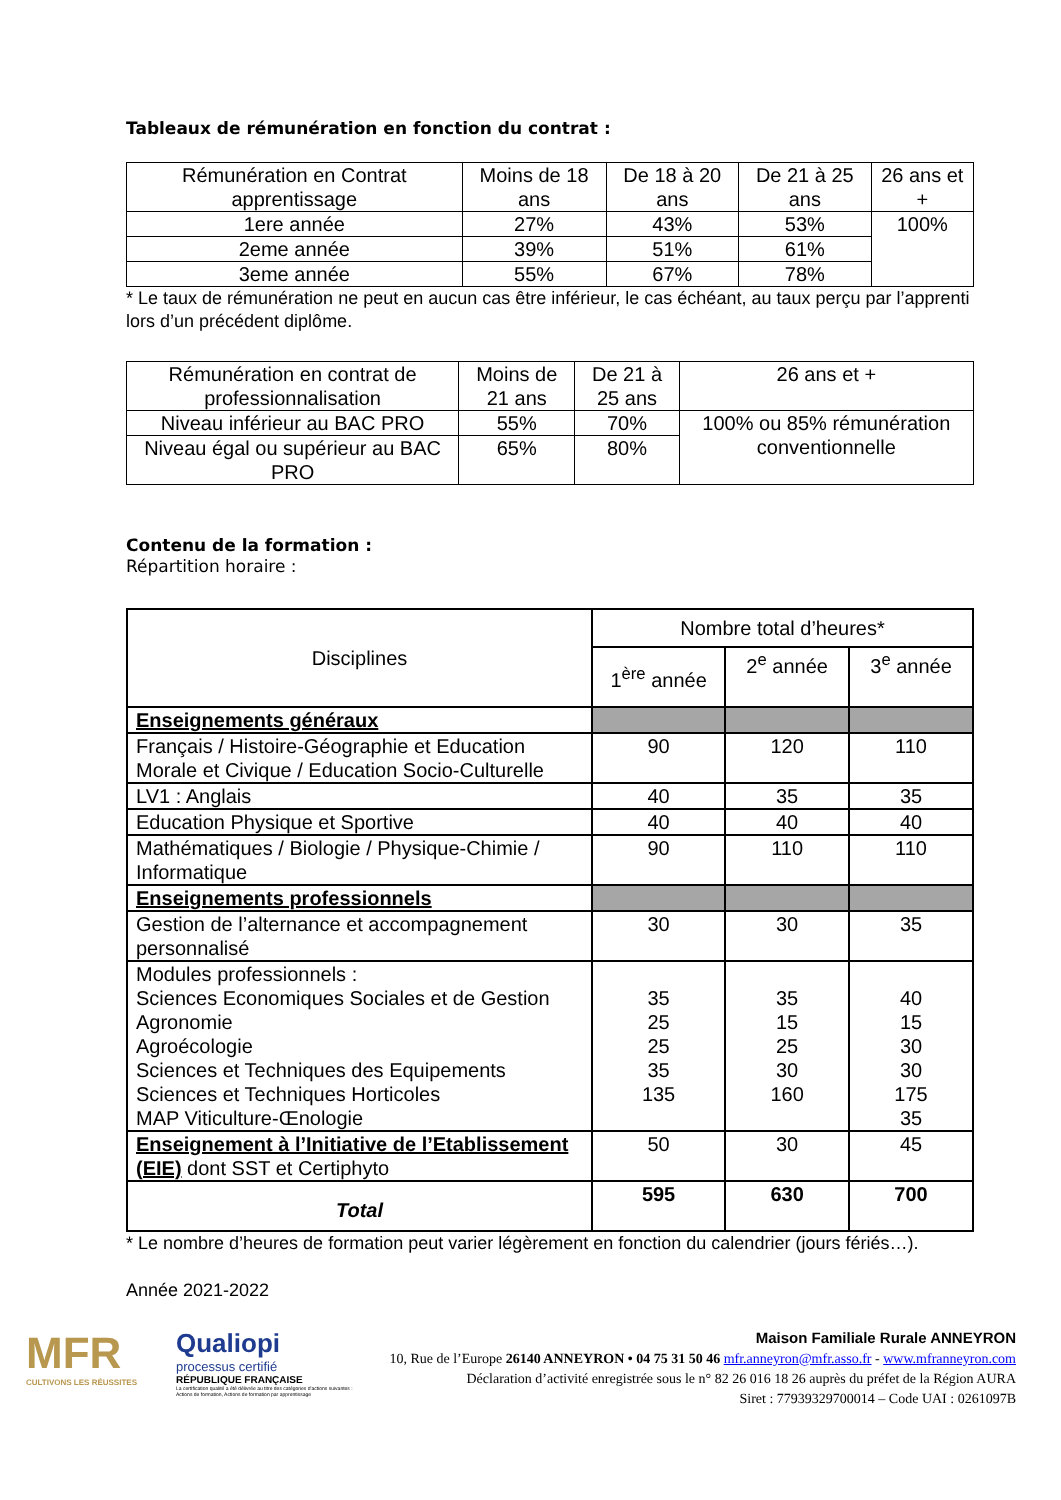Tableaux de rémunération en fonction du contrat :
| Rémunération en Contrat apprentissage | Moins de 18 ans | De 18 à 20 ans | De 21 à 25 ans | 26 ans et + |
| --- | --- | --- | --- | --- |
| 1ere année | 27% | 43% | 53% | 100% |
| 2eme année | 39% | 51% | 61% | |
| 3eme année | 55% | 67% | 78% | |
* Le taux de rémunération ne peut en aucun cas être inférieur, le cas échéant, au taux perçu par l’apprenti lors d’un précédent diplôme.
| Rémunération en contrat de professionnalisation | Moins de 21 ans | De 21 à 25 ans | 26 ans et + |
| --- | --- | --- | --- |
| Niveau inférieur au BAC PRO | 55% | 70% | 100% ou 85% rémunération conventionnelle |
| Niveau égal ou supérieur au BAC PRO | 65% | 80% | |
Contenu de la formation :
Répartition horaire :
| Disciplines | Nombre total d’heures* | | |
| --- | --- | --- | --- |
| | 1<sup>ère</sup> année | 2<sup>e</sup> année | 3<sup>e</sup> année |
| Enseignements généraux | | | |
| Français / Histoire-Géographie et Education Morale et Civique / Education Socio-Culturelle | 90 | 120 | 110 |
| LV1 : Anglais | 40 | 35 | 35 |
| Education Physique et Sportive | 40 | 40 | 40 |
| Mathématiques / Biologie / Physique-Chimie / Informatique | 90 | 110 | 110 |
| Enseignements professionnels | | | |
| Gestion de l’alternance et accompagnement personnalisé | 30 | 30 | 35 |
| Modules professionnels : Sciences Economiques Sociales et de Gestion Agronomie Agroécologie Sciences et Techniques des Equipements Sciences et Techniques Horticoles MAP Viticulture-Œnologie | 35 25 25 35 135 | 35 15 25 30 160 | 40 15 30 30 175 35 |
| Enseignement à l’Initiative de l’Etablissement (EIE) dont SST et Certiphyto | 50 | 30 | 45 |
| Total | 595 | 630 | 700 |
* Le nombre d’heures de formation peut varier légèrement en fonction du calendrier (jours fériés…).
Année 2021-2022
MFR
CULTIVONS LES RÉUSSITES
Qualiopi
processus certifié
RÉPUBLIQUE FRANÇAISE
La certification qualité a été délivrée au titre des catégories d'actions suivantes : Actions de formation, Actions de formation par apprentissage
Maison Familiale Rurale ANNEYRON
10, Rue de l’Europe 26140 ANNEYRON • 04 75 31 50 46 mfr.anneyron@mfr.asso.fr - www.mfranneyron.com
Déclaration d’activité enregistrée sous le n° 82 26 016 18 26 auprès du préfet de la Région AURA
Siret : 77939329700014 – Code UAI : 0261097B